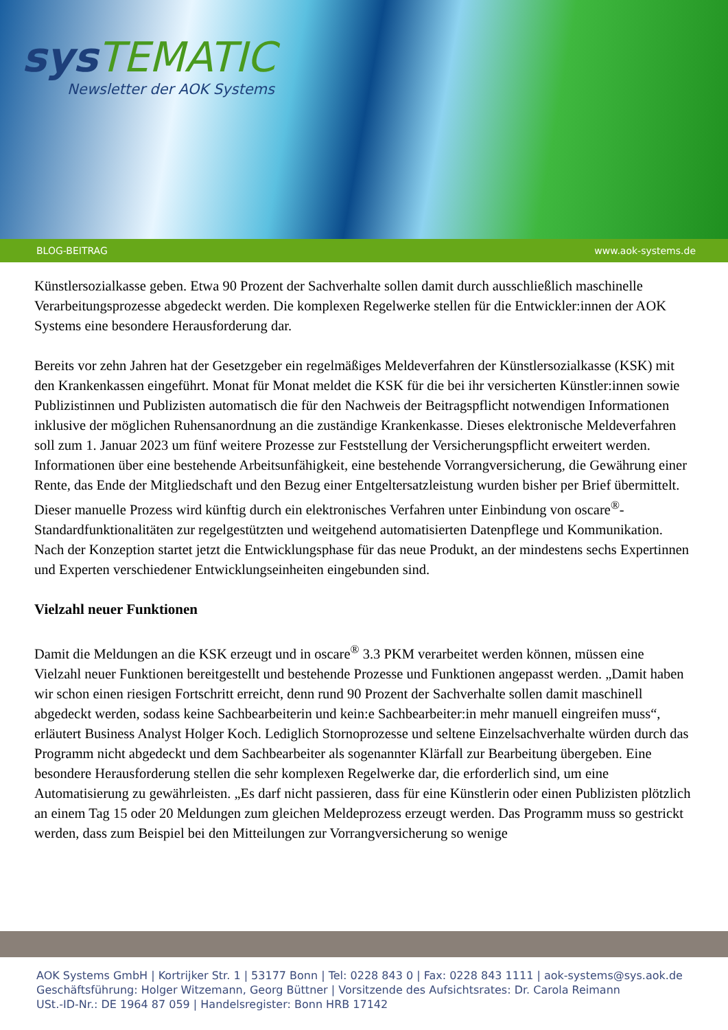sys TEMATIC
Newsletter der AOK Systems
BLOG-BEITRAG www.aok-systems.de
Künstlersozialkasse geben. Etwa 90 Prozent der Sachverhalte sollen damit durch ausschließlich maschinelle Verarbeitungsprozesse abgedeckt werden. Die komplexen Regelwerke stellen für die Entwickler:innen der AOK Systems eine besondere Herausforderung dar.
Bereits vor zehn Jahren hat der Gesetzgeber ein regelmäßiges Meldeverfahren der Künstlersozialkasse (KSK) mit den Krankenkassen eingeführt. Monat für Monat meldet die KSK für die bei ihr versicherten Künstler:innen sowie Publizistinnen und Publizisten automatisch die für den Nachweis der Beitragspflicht notwendigen Informationen inklusive der möglichen Ruhensanordnung an die zuständige Krankenkasse. Dieses elektronische Meldeverfahren soll zum 1. Januar 2023 um fünf weitere Prozesse zur Feststellung der Versicherungspflicht erweitert werden. Informationen über eine bestehende Arbeitsunfähigkeit, eine bestehende Vorrangversicherung, die Gewährung einer Rente, das Ende der Mitgliedschaft und den Bezug einer Entgeltersatzleistung wurden bisher per Brief übermittelt. Dieser manuelle Prozess wird künftig durch ein elektronisches Verfahren unter Einbindung von oscare<sup>®</sup>-Standardfunktionalitäten zur regelgestützten und weitgehend automatisierten Datenpflege und Kommunikation. Nach der Konzeption startet jetzt die Entwicklungsphase für das neue Produkt, an der mindestens sechs Expertinnen und Experten verschiedener Entwicklungseinheiten eingebunden sind.
Vielzahl neuer Funktionen
Damit die Meldungen an die KSK erzeugt und in oscare<sup>®</sup> 3.3 PKM verarbeitet werden können, müssen eine Vielzahl neuer Funktionen bereitgestellt und bestehende Prozesse und Funktionen angepasst werden. „Damit haben wir schon einen riesigen Fortschritt erreicht, denn rund 90 Prozent der Sachverhalte sollen damit maschinell abgedeckt werden, sodass keine Sachbearbeiterin und kein:e Sachbearbeiter:in mehr manuell eingreifen muss“, erläutert Business Analyst Holger Koch. Lediglich Stornoprozesse und seltene Einzelsachverhalte würden durch das Programm nicht abgedeckt und dem Sachbearbeiter als sogenannter Klärfall zur Bearbeitung übergeben. Eine besondere Herausforderung stellen die sehr komplexen Regelwerke dar, die erforderlich sind, um eine Automatisierung zu gewährleisten. „Es darf nicht passieren, dass für eine Künstlerin oder einen Publizisten plötzlich an einem Tag 15 oder 20 Meldungen zum gleichen Meldeprozess erzeugt werden. Das Programm muss so gestrickt werden, dass zum Beispiel bei den Mitteilungen zur Vorrangversicherung so wenige
AOK Systems GmbH | Kortrijker Str. 1 | 53177 Bonn | Tel: 0228 843 0 | Fax: 0228 843 1111 | aok-systems@sys.aok.de
Geschäftsführung: Holger Witzemann, Georg Büttner | Vorsitzende des Aufsichtsrates: Dr. Carola Reimann
USt.-ID-Nr.: DE 1964 87 059 | Handelsregister: Bonn HRB 17142